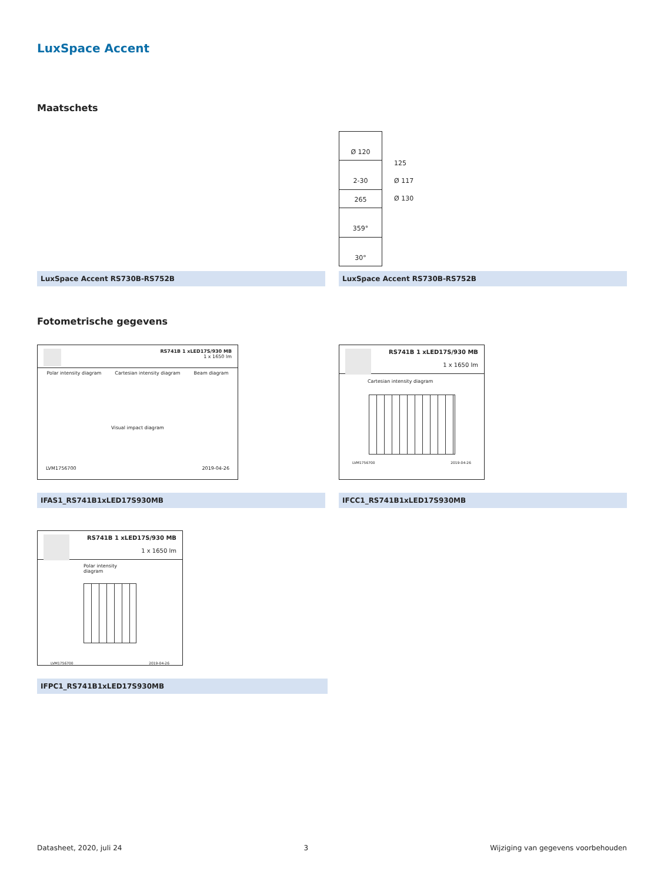LuxSpace Accent
Maatschets
LuxSpace Accent RS730B-RS752B
Ø 120
2-30
265
359°
30°
125
Ø 117
Ø 130
LuxSpace Accent RS730B-RS752B
Fotometrische gegevens
RS741B 1 xLED17S/930 MB
1 x 1650 lm
Polar intensity diagram Cartesian intensity diagram Beam diagram
Visual impact diagram
LVM1756700 2019-04-26
IFAS1_RS741B1xLED17S930MB
RS741B 1 xLED17S/930 MB
1 x 1650 lm
Cartesian intensity diagram
LVM1756700 2019-04-26
IFCC1_RS741B1xLED17S930MB
RS741B 1 xLED17S/930 MB
1 x 1650 lm
Polar intensity diagram
LVM1756700 2019-04-26
IFPC1_RS741B1xLED17S930MB
Datasheet, 2020, juli 24 3 Wijziging van gegevens voorbehouden